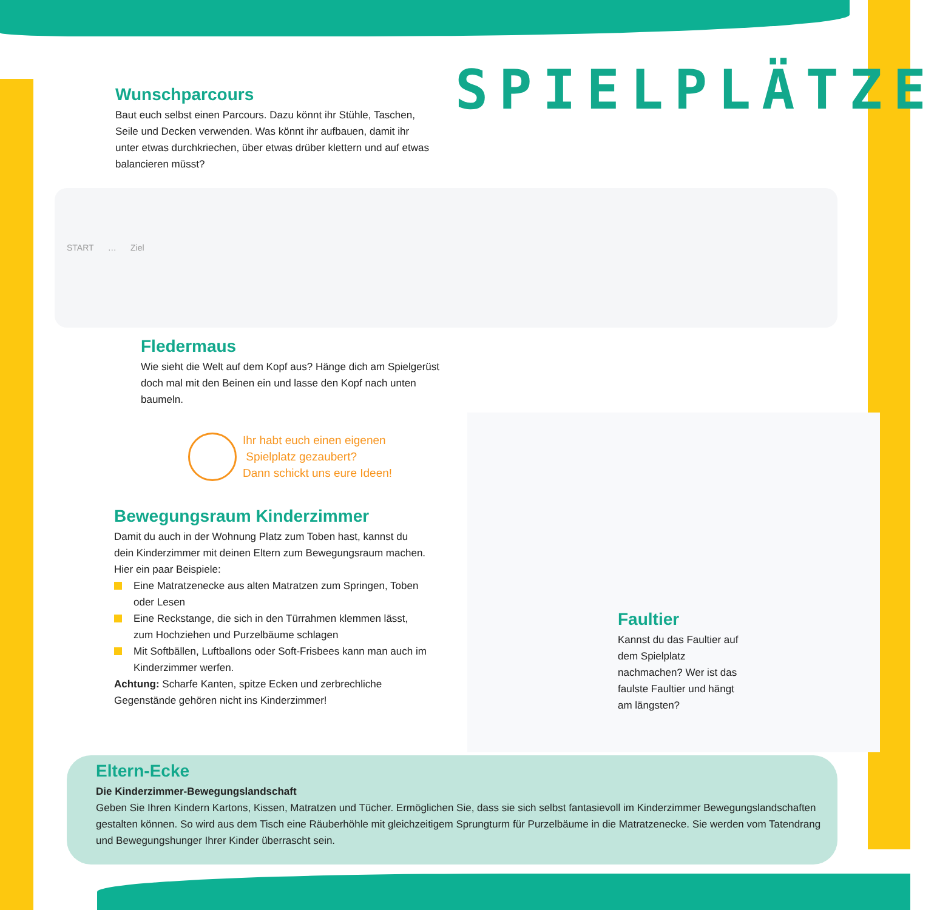SPIELPLÄTZE
Wunschparcours
Baut euch selbst einen Parcours. Dazu könnt ihr Stühle, Taschen, Seile und Decken verwenden. Was könnt ihr aufbauen, damit ihr unter etwas durchkriechen, über etwas drüber klettern und auf etwas balancieren müsst?
START … Ziel
Fledermaus
Wie sieht die Welt auf dem Kopf aus? Hänge dich am Spielgerüst doch mal mit den Beinen ein und lasse den Kopf nach unten baumeln.
Ihr habt euch einen eigenen
Spielplatz gezaubert?
Dann schickt uns eure Ideen!
Bewegungsraum Kinderzimmer
Damit du auch in der Wohnung Platz zum Toben hast, kannst du dein Kinderzimmer mit deinen Eltern zum Bewegungsraum machen.
Hier ein paar Beispiele:
Eine Matratzenecke aus alten Matratzen zum Springen, Toben oder Lesen
Eine Reckstange, die sich in den Türrahmen klemmen lässt, zum Hochziehen und Purzelbäume schlagen
Mit Softbällen, Luftballons oder Soft-Frisbees kann man auch im Kinderzimmer werfen.
Achtung: Scharfe Kanten, spitze Ecken und zerbrechliche Gegenstände gehören nicht ins Kinderzimmer!
Faultier
Kannst du das Faultier auf dem Spielplatz nachmachen? Wer ist das faulste Faultier und hängt am längsten?
Eltern-Ecke
Die Kinderzimmer-Bewegungslandschaft
Geben Sie Ihren Kindern Kartons, Kissen, Matratzen und Tücher. Ermöglichen Sie, dass sie sich selbst fantasievoll im Kinderzimmer Bewegungslandschaften gestalten können. So wird aus dem Tisch eine Räuberhöhle mit gleichzeitigem Sprungturm für Purzelbäume in die Matratzenecke. Sie werden vom Tatendrang und Bewegungshunger Ihrer Kinder überrascht sein.